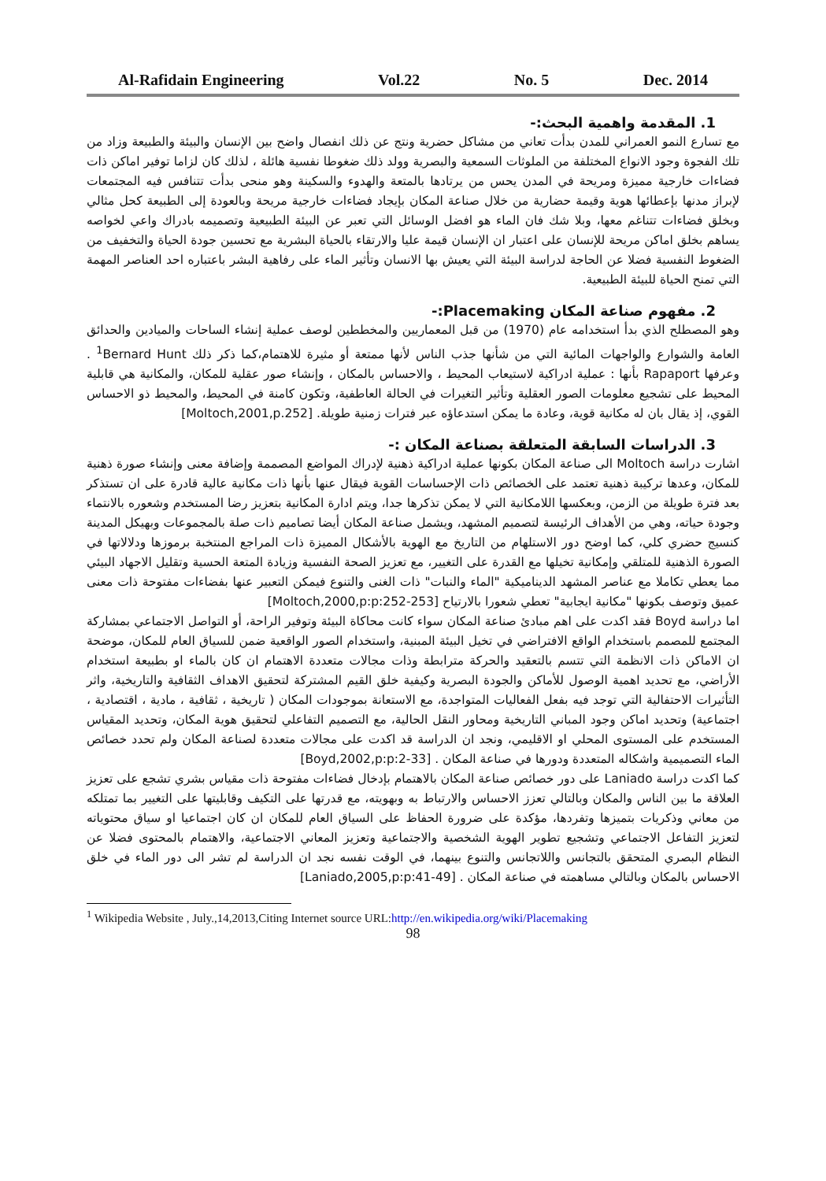Al-Rafidain Engineering Vol.22 No. 5 Dec. 2014
1. المقدمة واهمية البحث:-
مع تسارع النمو العمراني للمدن بدأت تعاني من مشاكل حضرية ونتج عن ذلك انفصال واضح بين الإنسان والبيئة والطبيعة وزاد من تلك الفجوة وجود الانواع المختلفة من الملوثات السمعية والبصرية وولد ذلك ضغوطا نفسية هائلة ، لذلك كان لزاما توفير اماكن ذات فضاءات خارجية مميزة ومريحة في المدن يحس من يرتادها بالمتعة والهدوء والسكينة وهو منحى بدأت تتنافس فيه المجتمعات لإبراز مدنها بإعطائها هوية وقيمة حضارية من خلال صناعة المكان بإيجاد فضاءات خارجية مريحة وبالعودة إلى الطبيعة كحل مثالي وبخلق فضاءات تتناغم معها، وبلا شك فان الماء هو افضل الوسائل التي تعبر عن البيئة الطبيعية وتصميمه بادراك واعي لخواصه يساهم بخلق اماكن مريحة للإنسان على اعتبار ان الإنسان قيمة عليا والارتقاء بالحياة البشرية مع تحسين جودة الحياة والتخفيف من الضغوط النفسية فضلا عن الحاجة لدراسة البيئة التي يعيش بها الانسان وتأثير الماء على رفاهية البشر باعتباره احد العناصر المهمة التي تمنح الحياة للبيئة الطبيعية.
2. مفهوم صناعة المكان Placemaking:-
وهو المصطلح الذي بدأ استخدامه عام (1970) من قبل المعماريين والمخططين لوصف عملية إنشاء الساحات والميادين والحدائق العامة والشوارع والواجهات المائية التي من شأنها جذب الناس لأنها ممتعة أو مثيرة للاهتمام،كما ذكر ذلك <sup>1</sup>Bernard Hunt . وعرفها Rapaport بأنها : عملية ادراكية لاستيعاب المحيط ، والاحساس بالمكان ، وإنشاء صور عقلية للمكان، والمكانية هي قابلية المحيط على تشجيع معلومات الصور العقلية وتأثير التغيرات في الحالة العاطفية، وتكون كامنة في المحيط، والمحيط ذو الاحساس القوي، إذ يقال بان له مكانية قوية، وعادة ما يمكن استدعاؤه عبر فترات زمنية طويلة. [Moltoch,2001,p.252]
3. الدراسات السابقة المتعلقة بصناعة المكان :-
اشارت دراسة Moltoch الى صناعة المكان بكونها عملية ادراكية ذهنية لإدراك المواضع المصممة وإضافة معنى وإنشاء صورة ذهنية للمكان، وعدها تركيبة ذهنية تعتمد على الخصائص ذات الإحساسات القوية فيقال عنها بأنها ذات مكانية عالية قادرة على ان تستذكر بعد فترة طويلة من الزمن، وبعكسها اللامكانية التي لا يمكن تذكرها جدا، ويتم ادارة المكانية بتعزيز رضا المستخدم وشعوره بالانتماء وجودة حياته، وهي من الأهداف الرئيسة لتصميم المشهد، ويشمل صناعة المكان أيضا تصاميم ذات صلة بالمجموعات وبهيكل المدينة كنسيج حضري كلي، كما اوضح دور الاستلهام من التاريخ مع الهوية بالأشكال المميزة ذات المراجع المنتخبة برموزها ودلالاتها في الصورة الذهنية للمتلقي وإمكانية تخيلها مع القدرة على التغيير، مع تعزيز الصحة النفسية وزيادة المتعة الحسية وتقليل الاجهاد البيئي مما يعطي تكاملا مع عناصر المشهد الديناميكية "الماء والنبات" ذات الغنى والتنوع فيمكن التعبير عنها بفضاءات مفتوحة ذات معنى عميق وتوصف بكونها "مكانية ايجابية" تعطي شعورا بالارتياح [Moltoch,2000,p:p:252-253]
اما دراسة Boyd فقد اكدت على اهم مبادئ صناعة المكان سواء كانت محاكاة البيئة وتوفير الراحة، أو التواصل الاجتماعي بمشاركة المجتمع للمصمم باستخدام الواقع الافتراضي في تخيل البيئة المبنية، واستخدام الصور الواقعية ضمن للسياق العام للمكان، موضحة ان الاماكن ذات الانظمة التي تتسم بالتعقيد والحركة مترابطة وذات مجالات متعددة الاهتمام ان كان بالماء او بطبيعة استخدام الأراضي، مع تحديد اهمية الوصول للأماكن والجودة البصرية وكيفية خلق القيم المشتركة لتحقيق الاهداف الثقافية والتاريخية، واثر التأثيرات الاحتفالية التي توجد فيه بفعل الفعاليات المتواجدة، مع الاستعانة بموجودات المكان ( تاريخية ، ثقافية ، مادية ، اقتصادية ، اجتماعية) وتحديد اماكن وجود المباني التاريخية ومحاور النقل الحالية، مع التصميم التفاعلي لتحقيق هوية المكان، وتحديد المقياس المستخدم على المستوى المحلي او الاقليمي، ونجد ان الدراسة قد اكدت على مجالات متعددة لصناعة المكان ولم تحدد خصائص الماء التصميمية واشكاله المتعددة ودورها في صناعة المكان . [Boyd,2002,p:p:2-33]
كما اكدت دراسة Laniado على دور خصائص صناعة المكان بالاهتمام بإدخال فضاءات مفتوحة ذات مقياس بشري تشجع على تعزيز العلاقة ما بين الناس والمكان وبالتالي تعزز الاحساس والارتباط به وبهويته، مع قدرتها على التكيف وقابليتها على التغيير بما تمتلكه من معاني وذكريات بتميزها وتفردها، مؤكدة على ضرورة الحفاظ على السياق العام للمكان ان كان اجتماعيا او سياق محتوياته لتعزيز التفاعل الاجتماعي وتشجيع تطوير الهوية الشخصية والاجتماعية وتعزيز المعاني الاجتماعية، والاهتمام بالمحتوى فضلا عن النظام البصري المتحقق بالتجانس واللاتجانس والتنوع بينهما، في الوقت نفسه نجد ان الدراسة لم تشر الى دور الماء في خلق الاحساس بالمكان وبالتالي مساهمته في صناعة المكان . [Laniado,2005,p:p:41-49]
<sup>1</sup> Wikipedia Website , July.,14,2013,Citing Internet source URL:http://en.wikipedia.org/wiki/Placemaking
98